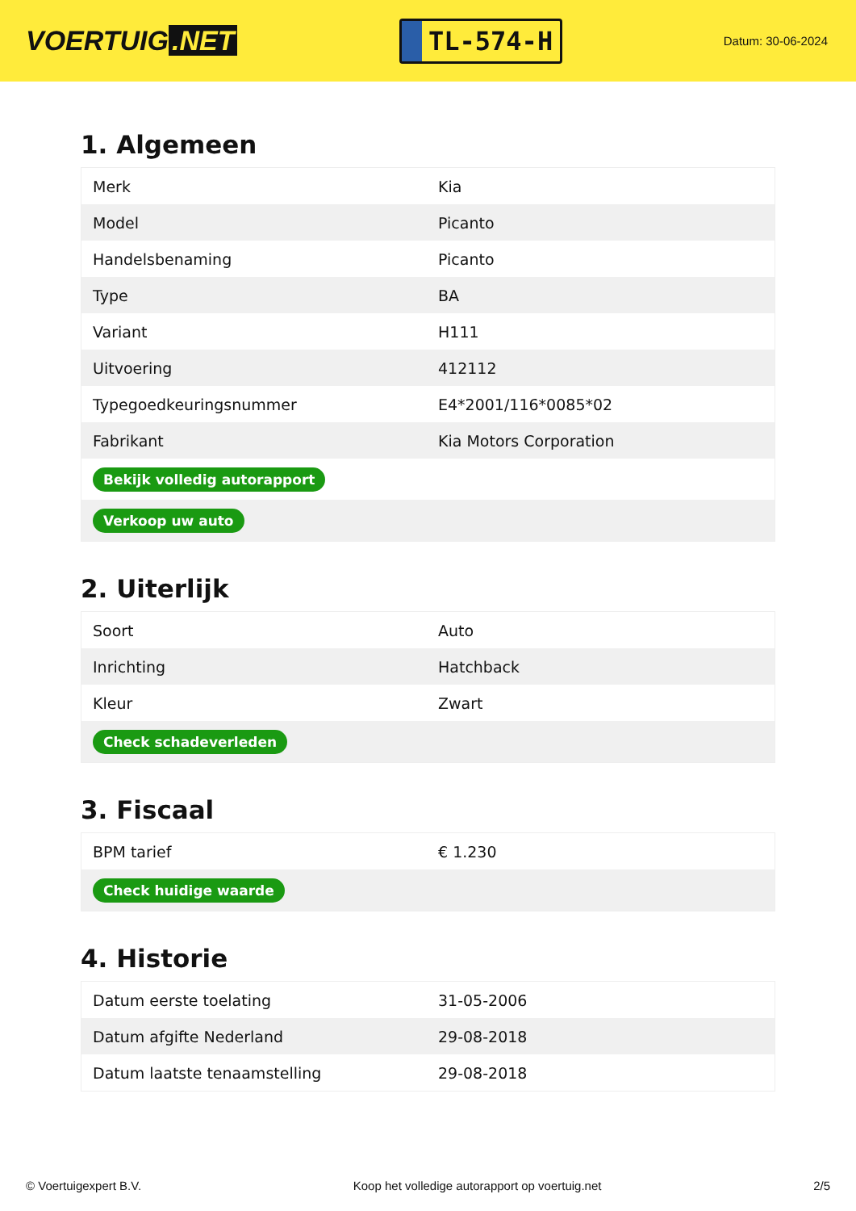VOERTUIG.NET
TL-574-H
Datum: 30-06-2024
1. Algemeen
| Merk | Kia |
| Model | Picanto |
| Handelsbenaming | Picanto |
| Type | BA |
| Variant | H111 |
| Uitvoering | 412112 |
| Typegoedkeuringsnummer | E4*2001/116*0085*02 |
| Fabrikant | Kia Motors Corporation |
| Bekijk volledig autorapport | |
| Verkoop uw auto | |
2. Uiterlijk
| Soort | Auto |
| Inrichting | Hatchback |
| Kleur | Zwart |
| Check schadeverleden | |
3. Fiscaal
| BPM tarief | € 1.230 |
| Check huidige waarde | |
4. Historie
| Datum eerste toelating | 31-05-2006 |
| Datum afgifte Nederland | 29-08-2018 |
| Datum laatste tenaamstelling | 29-08-2018 |
© Voertuigexpert B.V. Koop het volledige autorapport op voertuig.net 2/5